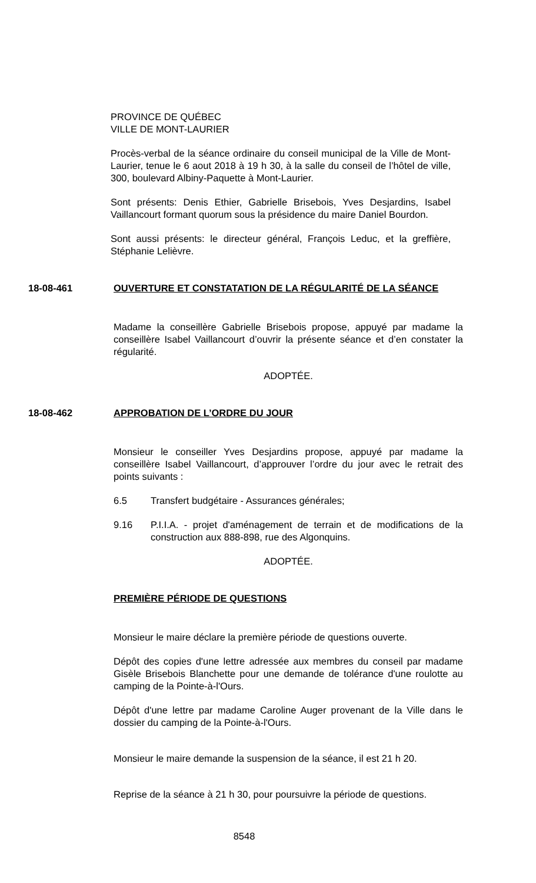PROVINCE DE QUÉBEC
VILLE DE MONT-LAURIER
Procès-verbal de la séance ordinaire du conseil municipal de la Ville de Mont-Laurier, tenue le 6 aout 2018 à 19 h 30, à la salle du conseil de l’hôtel de ville, 300, boulevard Albiny-Paquette à Mont-Laurier.
Sont présents: Denis Ethier, Gabrielle Brisebois, Yves Desjardins, Isabel Vaillancourt formant quorum sous la présidence du maire Daniel Bourdon.
Sont aussi présents: le directeur général, François Leduc, et la greffière, Stéphanie Lelièvre.
18-08-461 OUVERTURE ET CONSTATATION DE LA RÉGULARITÉ DE LA SÉANCE
Madame la conseillère Gabrielle Brisebois propose, appuyé par madame la conseillère Isabel Vaillancourt d’ouvrir la présente séance et d’en constater la régularité.
ADOPTÉE.
18-08-462 APPROBATION DE L’ORDRE DU JOUR
Monsieur le conseiller Yves Desjardins propose, appuyé par madame la conseillère Isabel Vaillancourt, d’approuver l’ordre du jour avec le retrait des points suivants :
6.5 Transfert budgétaire - Assurances générales;
9.16 P.I.I.A. - projet d'aménagement de terrain et de modifications de la construction aux 888-898, rue des Algonquins.
ADOPTÉE.
PREMIÈRE PÉRIODE DE QUESTIONS
Monsieur le maire déclare la première période de questions ouverte.
Dépôt des copies d'une lettre adressée aux membres du conseil par madame Gisèle Brisebois Blanchette pour une demande de tolérance d'une roulotte au camping de la Pointe-à-l'Ours.
Dépôt d'une lettre par madame Caroline Auger provenant de la Ville dans le dossier du camping de la Pointe-à-l'Ours.
Monsieur le maire demande la suspension de la séance, il est 21 h 20.
Reprise de la séance à 21 h 30, pour poursuivre la période de questions.
8548